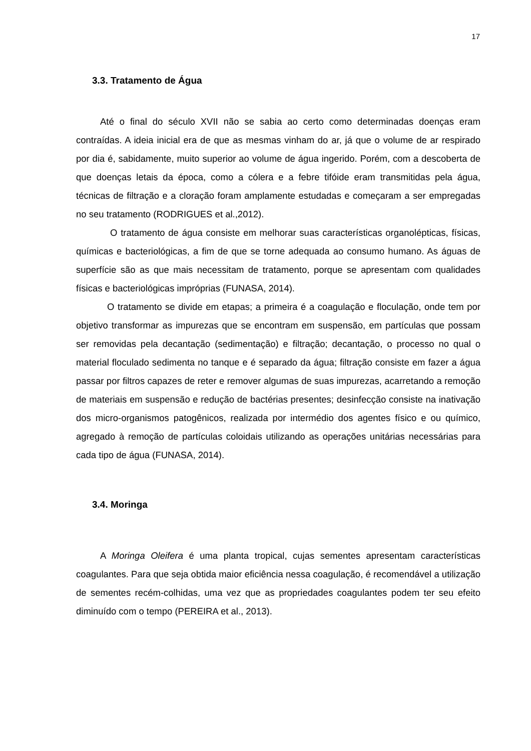17
3.3. Tratamento de Água
Até o final do século XVII não se sabia ao certo como determinadas doenças eram contraídas. A ideia inicial era de que as mesmas vinham do ar, já que o volume de ar respirado por dia é, sabidamente, muito superior ao volume de água ingerido. Porém, com a descoberta de que doenças letais da época, como a cólera e a febre tifóide eram transmitidas pela água, técnicas de filtração e a cloração foram amplamente estudadas e começaram a ser empregadas no seu tratamento (RODRIGUES et al.,2012).
O tratamento de água consiste em melhorar suas características organolépticas, físicas, químicas e bacteriológicas, a fim de que se torne adequada ao consumo humano. As águas de superfície são as que mais necessitam de tratamento, porque se apresentam com qualidades físicas e bacteriológicas impróprias (FUNASA, 2014).
O tratamento se divide em etapas; a primeira é a coagulação e floculação, onde tem por objetivo transformar as impurezas que se encontram em suspensão, em partículas que possam ser removidas pela decantação (sedimentação) e filtração; decantação, o processo no qual o material floculado sedimenta no tanque e é separado da água; filtração consiste em fazer a água passar por filtros capazes de reter e remover algumas de suas impurezas, acarretando a remoção de materiais em suspensão e redução de bactérias presentes; desinfecção consiste na inativação dos micro-organismos patogênicos, realizada por intermédio dos agentes físico e ou químico, agregado à remoção de partículas coloidais utilizando as operações unitárias necessárias para cada tipo de água (FUNASA, 2014).
3.4. Moringa
A Moringa Oleifera é uma planta tropical, cujas sementes apresentam características coagulantes. Para que seja obtida maior eficiência nessa coagulação, é recomendável a utilização de sementes recém-colhidas, uma vez que as propriedades coagulantes podem ter seu efeito diminuído com o tempo (PEREIRA et al., 2013).